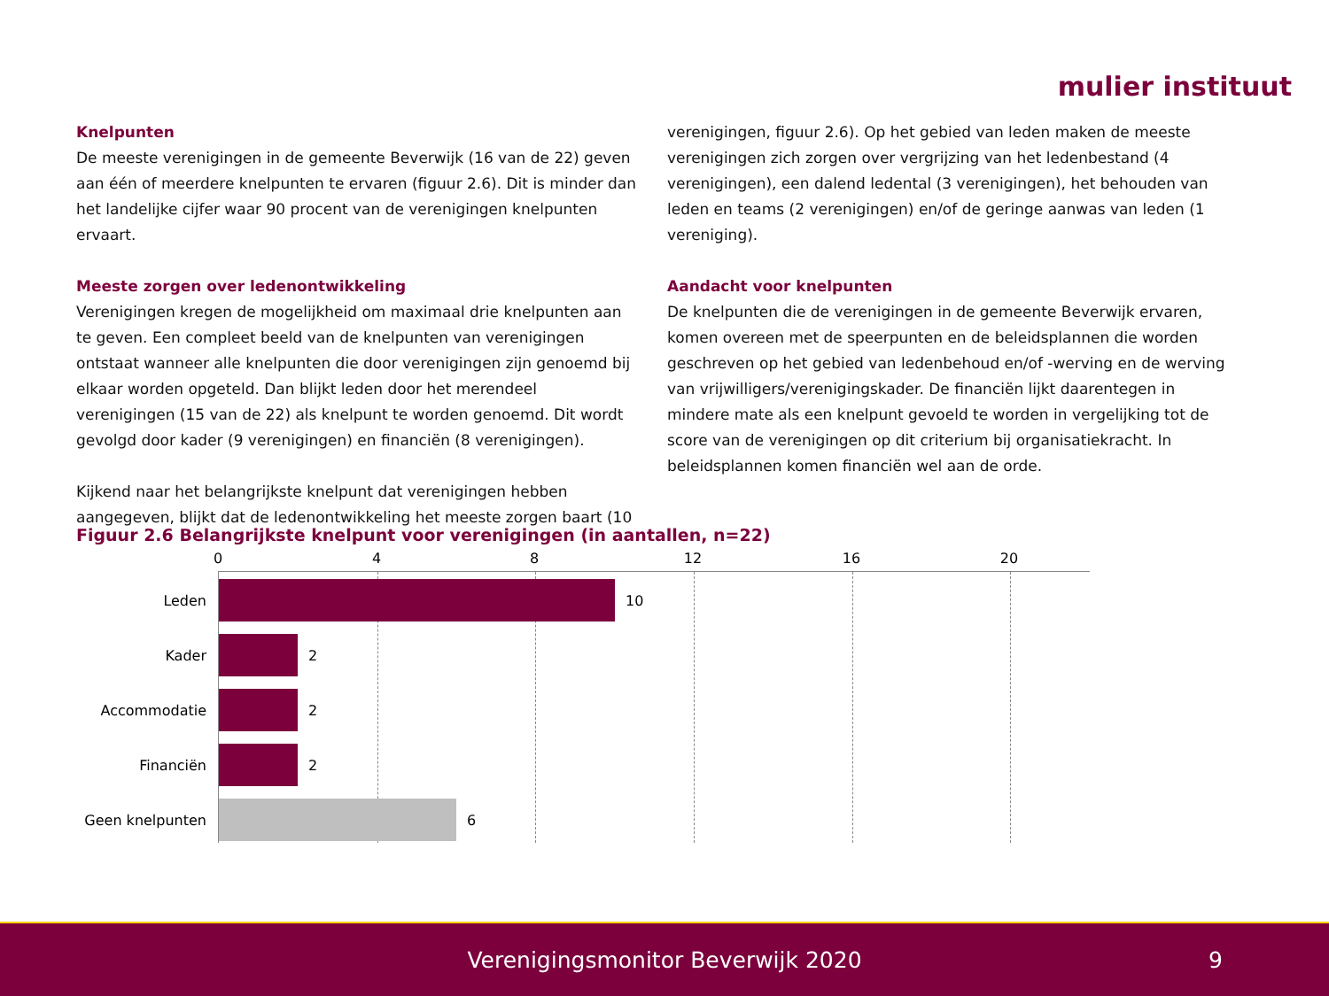mulier instituut
Knelpunten
De meeste verenigingen in de gemeente Beverwijk (16 van de 22) geven aan één of meerdere knelpunten te ervaren (figuur 2.6). Dit is minder dan het landelijke cijfer waar 90 procent van de verenigingen knelpunten ervaart.
Meeste zorgen over ledenontwikkeling
Verenigingen kregen de mogelijkheid om maximaal drie knelpunten aan te geven. Een compleet beeld van de knelpunten van verenigingen ontstaat wanneer alle knelpunten die door verenigingen zijn genoemd bij elkaar worden opgeteld. Dan blijkt leden door het merendeel verenigingen (15 van de 22) als knelpunt te worden genoemd. Dit wordt gevolgd door kader (9 verenigingen) en financiën (8 verenigingen).
Kijkend naar het belangrijkste knelpunt dat verenigingen hebben aangegeven, blijkt dat de ledenontwikkeling het meeste zorgen baart (10
verenigingen, figuur 2.6). Op het gebied van leden maken de meeste verenigingen zich zorgen over vergrijzing van het ledenbestand (4 verenigingen), een dalend ledental (3 verenigingen), het behouden van leden en teams (2 verenigingen) en/of de geringe aanwas van leden (1 vereniging).
Aandacht voor knelpunten
De knelpunten die de verenigingen in de gemeente Beverwijk ervaren, komen overeen met de speerpunten en de beleidsplannen die worden geschreven op het gebied van ledenbehoud en/of -werving en de werving van vrijwilligers/verenigingskader. De financiën lijkt daarentegen in mindere mate als een knelpunt gevoeld te worden in vergelijking tot de score van de verenigingen op dit criterium bij organisatiekracht. In beleidsplannen komen financiën wel aan de orde.
Figuur 2.6 Belangrijkste knelpunt voor verenigingen (in aantallen, n=22)
0 4 8 12 16 20
Leden 10
Kader 2
Accommodatie 2
Financiën 2
Geen knelpunten 6
Verenigingsmonitor Beverwijk 2020 9